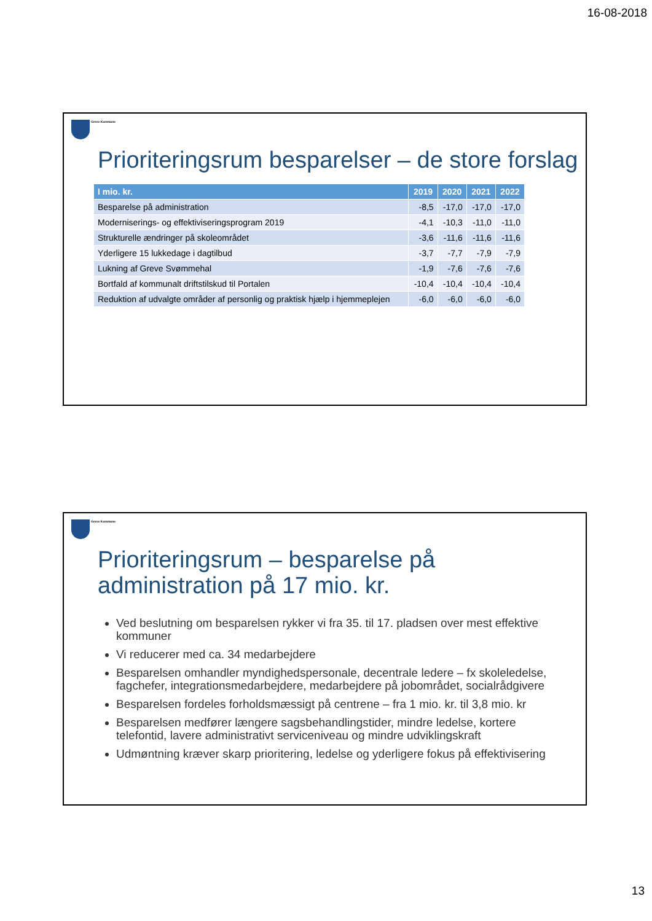16-08-2018
Greve Kommune
Prioriteringsrum besparelser – de store forslag
| I mio. kr. | 2019 | 2020 | 2021 | 2022 |
| --- | --- | --- | --- | --- |
| Besparelse på administration | -8,5 | -17,0 | -17,0 | -17,0 |
| Moderniserings- og effektiviseringsprogram 2019 | -4,1 | -10,3 | -11,0 | -11,0 |
| Strukturelle ændringer på skoleområdet | -3,6 | -11,6 | -11,6 | -11,6 |
| Yderligere 15 lukkedage i dagtilbud | -3,7 | -7,7 | -7,9 | -7,9 |
| Lukning af Greve Svømmehal | -1,9 | -7,6 | -7,6 | -7,6 |
| Bortfald af kommunalt driftstilskud til Portalen | -10,4 | -10,4 | -10,4 | -10,4 |
| Reduktion af udvalgte områder af personlig og praktisk hjælp i hjemmeplejen | -6,0 | -6,0 | -6,0 | -6,0 |
Greve Kommune
Prioriteringsrum – besparelse på administration på 17 mio. kr.
Ved beslutning om besparelsen rykker vi fra 35. til 17. pladsen over mest effektive kommuner
Vi reducerer med ca. 34 medarbejdere
Besparelsen omhandler myndighedspersonale, decentrale ledere – fx skoleledelse, fagchefer, integrationsmedarbejdere, medarbejdere på jobområdet, socialrådgivere
Besparelsen fordeles forholdsmæssigt på centrene – fra 1 mio. kr. til 3,8 mio. kr
Besparelsen medfører længere sagsbehandlingstider, mindre ledelse, kortere telefontid, lavere administrativt serviceniveau og mindre udviklingskraft
Udmøntning kræver skarp prioritering, ledelse og yderligere fokus på effektivisering
13